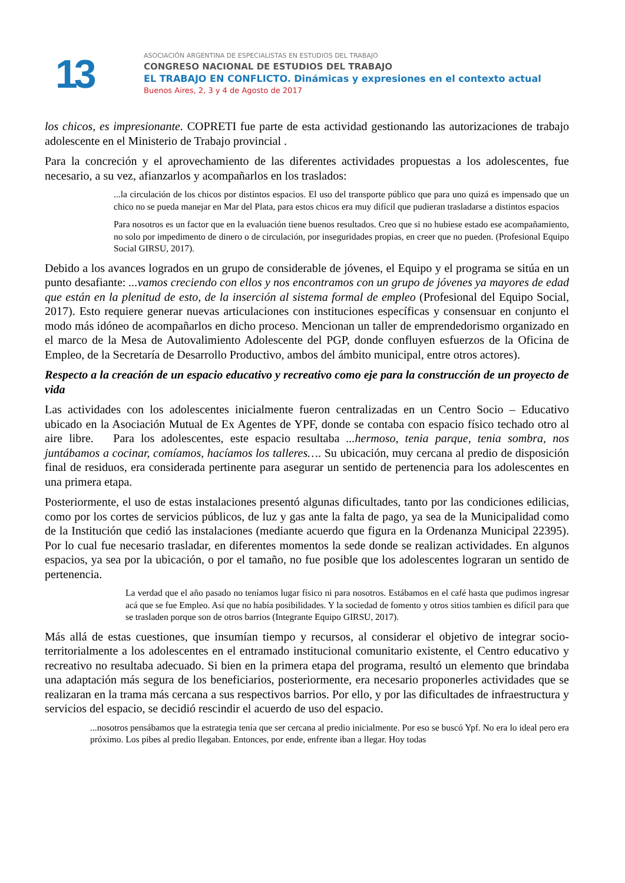13
ASOCIACIÓN ARGENTINA DE ESPECIALISTAS EN ESTUDIOS DEL TRABAJO
CONGRESO NACIONAL DE ESTUDIOS DEL TRABAJO
EL TRABAJO EN CONFLICTO. Dinámicas y expresiones en el contexto actual
Buenos Aires, 2, 3 y 4 de Agosto de 2017
los chicos, es impresionante. COPRETI fue parte de esta actividad gestionando las autorizaciones de trabajo adolescente en el Ministerio de Trabajo provincial .
Para la concreción y el aprovechamiento de las diferentes actividades propuestas a los adolescentes, fue necesario, a su vez, afianzarlos y acompañarlos en los traslados:
...la circulación de los chicos por distintos espacios. El uso del transporte público que para uno quizá es impensado que un chico no se pueda manejar en Mar del Plata, para estos chicos era muy difícil que pudieran trasladarse a distintos espacios
Para nosotros es un factor que en la evaluación tiene buenos resultados. Creo que si no hubiese estado ese acompañamiento, no solo por impedimento de dinero o de circulación, por inseguridades propias, en creer que no pueden. (Profesional Equipo Social GIRSU, 2017).
Debido a los avances logrados en un grupo de considerable de jóvenes, el Equipo y el programa se sitúa en un punto desafiante: ...vamos creciendo con ellos y nos encontramos con un grupo de jóvenes ya mayores de edad que están en la plenitud de esto, de la inserción al sistema formal de empleo (Profesional del Equipo Social, 2017). Esto requiere generar nuevas articulaciones con instituciones específicas y consensuar en conjunto el modo más idóneo de acompañarlos en dicho proceso. Mencionan un taller de emprendedorismo organizado en el marco de la Mesa de Autovalimiento Adolescente del PGP, donde confluyen esfuerzos de la Oficina de Empleo, de la Secretaría de Desarrollo Productivo, ambos del ámbito municipal, entre otros actores).
Respecto a la creación de un espacio educativo y recreativo como eje para la construcción de un proyecto de vida
Las actividades con los adolescentes inicialmente fueron centralizadas en un Centro Socio – Educativo ubicado en la Asociación Mutual de Ex Agentes de YPF, donde se contaba con espacio físico techado otro al aire libre. Para los adolescentes, este espacio resultaba ...hermoso, tenia parque, tenia sombra, nos juntábamos a cocinar, comíamos, hacíamos los talleres…. Su ubicación, muy cercana al predio de disposición final de residuos, era considerada pertinente para asegurar un sentido de pertenencia para los adolescentes en una primera etapa.
Posteriormente, el uso de estas instalaciones presentó algunas dificultades, tanto por las condiciones edilicias, como por los cortes de servicios públicos, de luz y gas ante la falta de pago, ya sea de la Municipalidad como de la Institución que cedió las instalaciones (mediante acuerdo que figura en la Ordenanza Municipal 22395). Por lo cual fue necesario trasladar, en diferentes momentos la sede donde se realizan actividades. En algunos espacios, ya sea por la ubicación, o por el tamaño, no fue posible que los adolescentes lograran un sentido de pertenencia.
La verdad que el año pasado no teníamos lugar físico ni para nosotros. Estábamos en el café hasta que pudimos ingresar acá que se fue Empleo. Así que no había posibilidades. Y la sociedad de fomento y otros sitios tambien es difícil para que se trasladen porque son de otros barrios (Integrante Equipo GIRSU, 2017).
Más allá de estas cuestiones, que insumían tiempo y recursos, al considerar el objetivo de integrar socio-territorialmente a los adolescentes en el entramado institucional comunitario existente, el Centro educativo y recreativo no resultaba adecuado. Si bien en la primera etapa del programa, resultó un elemento que brindaba una adaptación más segura de los beneficiarios, posteriormente, era necesario proponerles actividades que se realizaran en la trama más cercana a sus respectivos barrios. Por ello, y por las dificultades de infraestructura y servicios del espacio, se decidió rescindir el acuerdo de uso del espacio.
...nosotros pensábamos que la estrategia tenía que ser cercana al predio inicialmente. Por eso se buscó Ypf. No era lo ideal pero era próximo. Los pibes al predio llegaban. Entonces, por ende, enfrente iban a llegar. Hoy todas